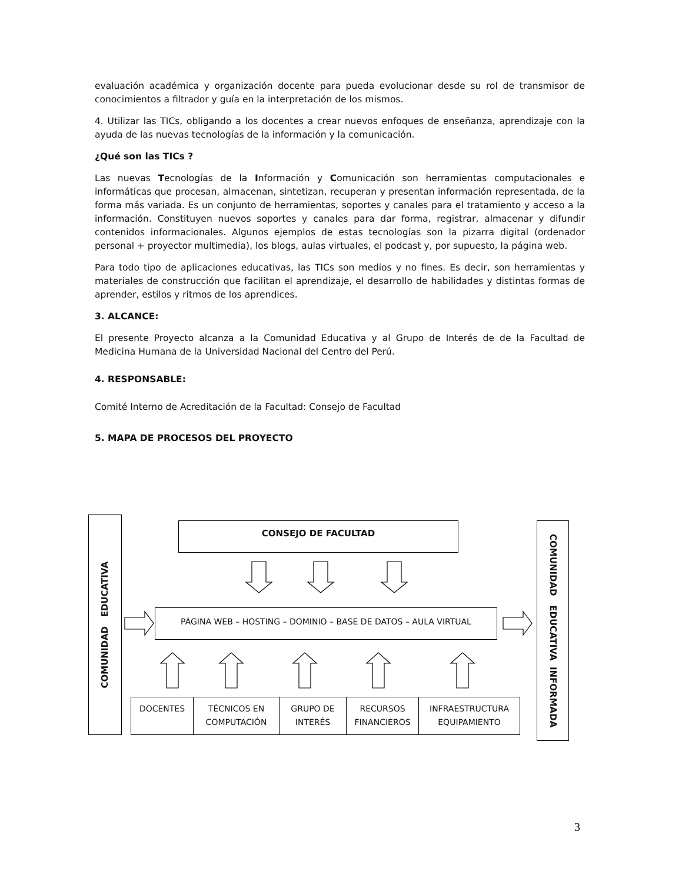evaluación académica y organización docente para pueda evolucionar desde su rol de transmisor de conocimientos a filtrador y guía en la interpretación de los mismos.
4. Utilizar las TICs, obligando a los docentes a crear nuevos enfoques de enseñanza, aprendizaje con la ayuda de las nuevas tecnologías de la información y la comunicación.
¿Qué son las TICs ?
Las nuevas Tecnologías de la Información y Comunicación son herramientas computacionales e informáticas que procesan, almacenan, sintetizan, recuperan y presentan información representada, de la forma más variada. Es un conjunto de herramientas, soportes y canales para el tratamiento y acceso a la información. Constituyen nuevos soportes y canales para dar forma, registrar, almacenar y difundir contenidos informacionales. Algunos ejemplos de estas tecnologías son la pizarra digital (ordenador personal + proyector multimedia), los blogs, aulas virtuales, el podcast y, por supuesto, la página web.
Para todo tipo de aplicaciones educativas, las TICs son medios y no fines. Es decir, son herramientas y materiales de construcción que facilitan el aprendizaje, el desarrollo de habilidades y distintas formas de aprender, estilos y ritmos de los aprendices.
3. ALCANCE:
El presente Proyecto alcanza a la Comunidad Educativa y al Grupo de Interés de de la Facultad de Medicina Humana de la Universidad Nacional del Centro del Perú.
4. RESPONSABLE:
Comité Interno de Acreditación de la Facultad: Consejo de Facultad
5. MAPA DE PROCESOS DEL PROYECTO
COMUNIDAD EDUCATIVA
CONSEJO DE FACULTAD
PÁGINA WEB – HOSTING – DOMINIO – BASE DE DATOS – AULA VIRTUAL
DOCENTES
TÉCNICOS EN COMPUTACIÓN
GRUPO DE INTERÉS
RECURSOS FINANCIEROS
INFRAESTRUCTURA EQUIPAMIENTO
COMUNIDAD EDUCATIVA INFORMADA
3